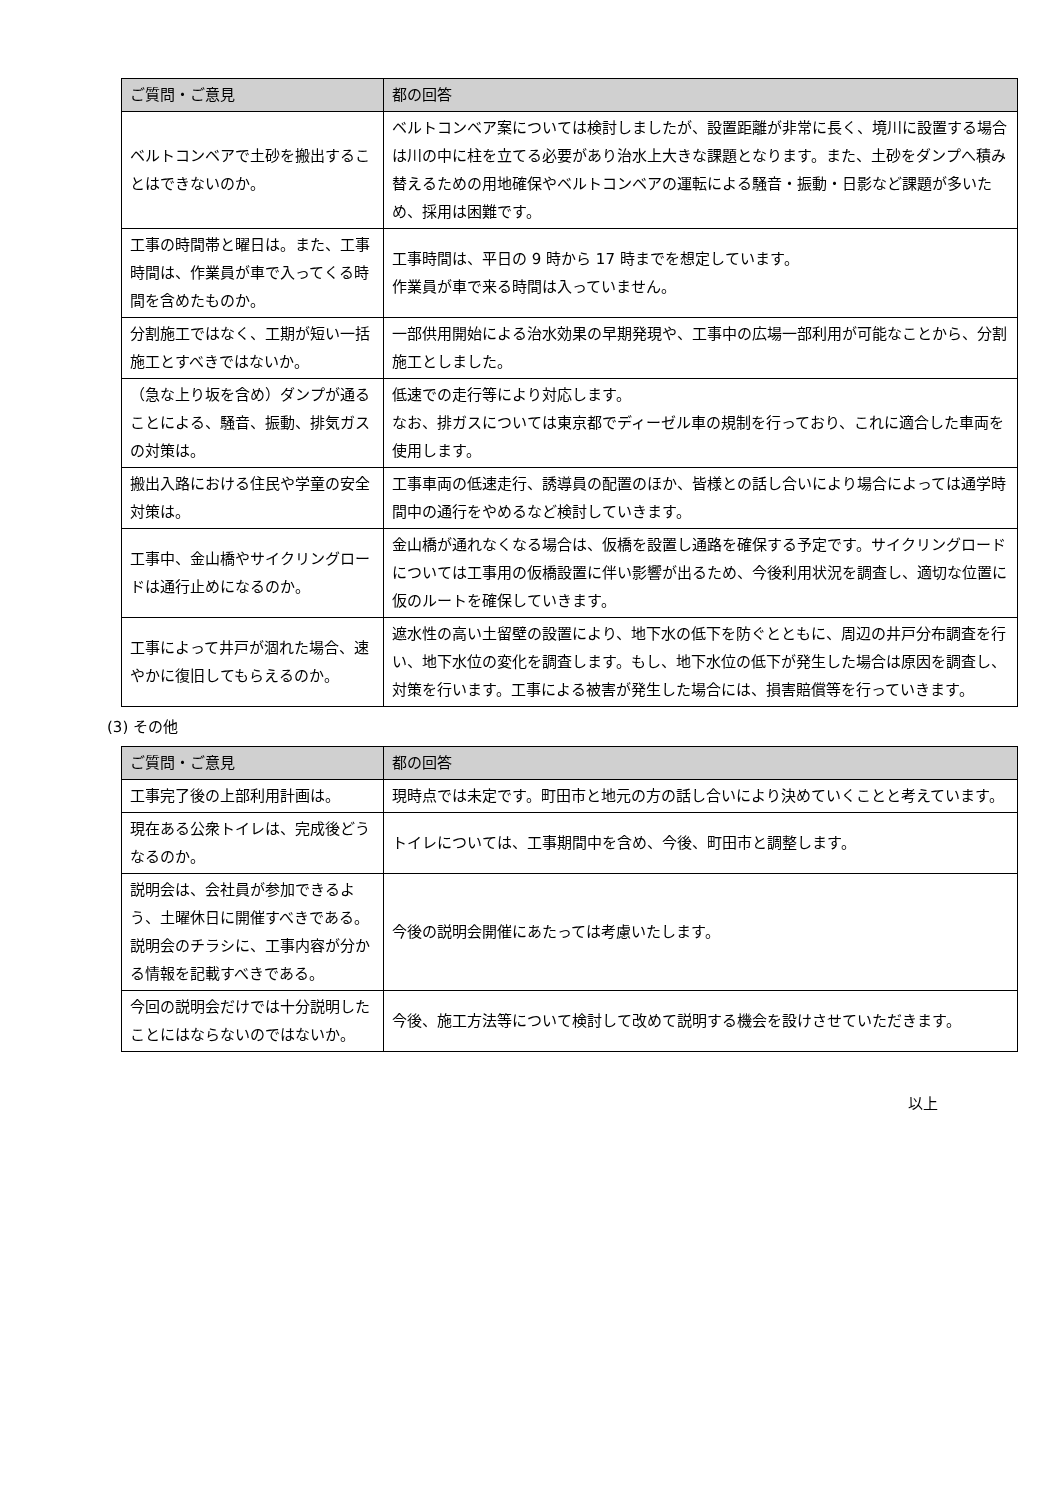| ご質問・ご意見 | 都の回答 |
| --- | --- |
| ベルトコンベアで土砂を搬出することはできないのか。 | ベルトコンベア案については検討しましたが、設置距離が非常に長く、境川に設置する場合は川の中に柱を立てる必要があり治水上大きな課題となります。また、土砂をダンプへ積み替えるための用地確保やベルトコンベアの運転による騒音・振動・日影など課題が多いため、採用は困難です。 |
| 工事の時間帯と曜日は。また、工事時間は、作業員が車で入ってくる時間を含めたものか。 | 工事時間は、平日の 9 時から 17 時までを想定しています。 作業員が車で来る時間は入っていません。 |
| 分割施工ではなく、工期が短い一括施工とすべきではないか。 | 一部供用開始による治水効果の早期発現や、工事中の広場一部利用が可能なことから、分割施工としました。 |
| （急な上り坂を含め）ダンプが通ることによる、騒音、振動、排気ガスの対策は。 | 低速での走行等により対応します。 なお、排ガスについては東京都でディーゼル車の規制を行っており、これに適合した車両を使用します。 |
| 搬出入路における住民や学童の安全対策は。 | 工事車両の低速走行、誘導員の配置のほか、皆様との話し合いにより場合によっては通学時間中の通行をやめるなど検討していきます。 |
| 工事中、金山橋やサイクリングロードは通行止めになるのか。 | 金山橋が通れなくなる場合は、仮橋を設置し通路を確保する予定です。サイクリングロードについては工事用の仮橋設置に伴い影響が出るため、今後利用状況を調査し、適切な位置に仮のルートを確保していきます。 |
| 工事によって井戸が涸れた場合、速やかに復旧してもらえるのか。 | 遮水性の高い土留壁の設置により、地下水の低下を防ぐとともに、周辺の井戸分布調査を行い、地下水位の変化を調査します。もし、地下水位の低下が発生した場合は原因を調査し、対策を行います。工事による被害が発生した場合には、損害賠償等を行っていきます。 |
(3) その他
| ご質問・ご意見 | 都の回答 |
| --- | --- |
| 工事完了後の上部利用計画は。 | 現時点では未定です。町田市と地元の方の話し合いにより決めていくことと考えています。 |
| 現在ある公衆トイレは、完成後どうなるのか。 | トイレについては、工事期間中を含め、今後、町田市と調整します。 |
| 説明会は、会社員が参加できるよう、土曜休日に開催すべきである。説明会のチラシに、工事内容が分かる情報を記載すべきである。 | 今後の説明会開催にあたっては考慮いたします。 |
| 今回の説明会だけでは十分説明したことにはならないのではないか。 | 今後、施工方法等について検討して改めて説明する機会を設けさせていただきます。 |
以上